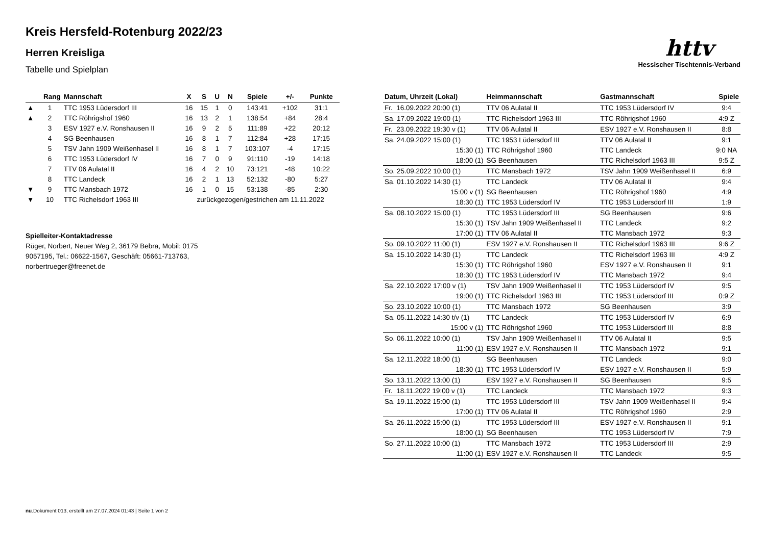httv
Hessischer Tischtennis-Verband
Kreis Hersfeld-Rotenburg 2022/23
Herren Kreisliga
Tabelle und Spielplan
| | Rang | Mannschaft | X | S | U | N | Spiele | +/- | Punkte |
| --- | --- | --- | --- | --- | --- | --- | --- | --- | --- |
| ▲ | 1 | TTC 1953 Lüdersdorf III | 16 | 15 | 1 | 0 | 143:41 | +102 | 31:1 |
| ▲ | 2 | TTC Röhrigshof 1960 | 16 | 13 | 2 | 1 | 138:54 | +84 | 28:4 |
| | 3 | ESV 1927 e.V. Ronshausen II | 16 | 9 | 2 | 5 | 111:89 | +22 | 20:12 |
| | 4 | SG Beenhausen | 16 | 8 | 1 | 7 | 112:84 | +28 | 17:15 |
| | 5 | TSV Jahn 1909 Weißenhasel II | 16 | 8 | 1 | 7 | 103:107 | -4 | 17:15 |
| | 6 | TTC 1953 Lüdersdorf IV | 16 | 7 | 0 | 9 | 91:110 | -19 | 14:18 |
| | 7 | TTV 06 Aulatal II | 16 | 4 | 2 | 10 | 73:121 | -48 | 10:22 |
| | 8 | TTC Landeck | 16 | 2 | 1 | 13 | 52:132 | -80 | 5:27 |
| ▼ | 9 | TTC Mansbach 1972 | 16 | 1 | 0 | 15 | 53:138 | -85 | 2:30 |
| ▼ | 10 | TTC Richelsdorf 1963 III | zurückgezogen/gestrichen am 11.11.2022 | | | | | | |
Spielleiter-Kontaktadresse
Rüger, Norbert, Neuer Weg 2, 36179 Bebra, Mobil: 0175 9057195, Tel.: 06622-1567, Geschäft: 05661-713763, norbertrueger@freenet.de
| Datum, Uhrzeit (Lokal) | Heimmannschaft | Gastmannschaft | Spiele |
| --- | --- | --- | --- |
| Fr. 16.09.2022 20:00 (1) | TTV 06 Aulatal II | TTC 1953 Lüdersdorf IV | 9:4 |
| Sa. 17.09.2022 19:00 (1) | TTC Richelsdorf 1963 III | TTC Röhrigshof 1960 | 4:9 Z |
| Fr. 23.09.2022 19:30 v (1) | TTV 06 Aulatal II | ESV 1927 e.V. Ronshausen II | 8:8 |
| Sa. 24.09.2022 15:00 (1) | TTC 1953 Lüdersdorf III | TTV 06 Aulatal II | 9:1 |
| 15:30 (1) | TTC Röhrigshof 1960 | TTC Landeck | 9:0 NA |
| 18:00 (1) | SG Beenhausen | TTC Richelsdorf 1963 III | 9:5 Z |
| So. 25.09.2022 10:00 (1) | TTC Mansbach 1972 | TSV Jahn 1909 Weißenhasel II | 6:9 |
| Sa. 01.10.2022 14:30 (1) | TTC Landeck | TTV 06 Aulatal II | 9:4 |
| 15:00 v (1) | SG Beenhausen | TTC Röhrigshof 1960 | 4:9 |
| 18:30 (1) | TTC 1953 Lüdersdorf IV | TTC 1953 Lüdersdorf III | 1:9 |
| Sa. 08.10.2022 15:00 (1) | TTC 1953 Lüdersdorf III | SG Beenhausen | 9:6 |
| 15:30 (1) | TSV Jahn 1909 Weißenhasel II | TTC Landeck | 9:2 |
| 17:00 (1) | TTV 06 Aulatal II | TTC Mansbach 1972 | 9:3 |
| So. 09.10.2022 11:00 (1) | ESV 1927 e.V. Ronshausen II | TTC Richelsdorf 1963 III | 9:6 Z |
| Sa. 15.10.2022 14:30 (1) | TTC Landeck | TTC Richelsdorf 1963 III | 4:9 Z |
| 15:30 (1) | TTC Röhrigshof 1960 | ESV 1927 e.V. Ronshausen II | 9:1 |
| 18:30 (1) | TTC 1953 Lüdersdorf IV | TTC Mansbach 1972 | 9:4 |
| Sa. 22.10.2022 17:00 v (1) | TSV Jahn 1909 Weißenhasel II | TTC 1953 Lüdersdorf IV | 9:5 |
| 19:00 (1) | TTC Richelsdorf 1963 III | TTC 1953 Lüdersdorf III | 0:9 Z |
| So. 23.10.2022 10:00 (1) | TTC Mansbach 1972 | SG Beenhausen | 3:9 |
| Sa. 05.11.2022 14:30 t/v (1) | TTC Landeck | TTC 1953 Lüdersdorf IV | 6:9 |
| 15:00 v (1) | TTC Röhrigshof 1960 | TTC 1953 Lüdersdorf III | 8:8 |
| So. 06.11.2022 10:00 (1) | TSV Jahn 1909 Weißenhasel II | TTV 06 Aulatal II | 9:5 |
| 11:00 (1) | ESV 1927 e.V. Ronshausen II | TTC Mansbach 1972 | 9:1 |
| Sa. 12.11.2022 18:00 (1) | SG Beenhausen | TTC Landeck | 9:0 |
| 18:30 (1) | TTC 1953 Lüdersdorf IV | ESV 1927 e.V. Ronshausen II | 5:9 |
| So. 13.11.2022 13:00 (1) | ESV 1927 e.V. Ronshausen II | SG Beenhausen | 9:5 |
| Fr. 18.11.2022 19:00 v (1) | TTC Landeck | TTC Mansbach 1972 | 9:3 |
| Sa. 19.11.2022 15:00 (1) | TTC 1953 Lüdersdorf III | TSV Jahn 1909 Weißenhasel II | 9:4 |
| 17:00 (1) | TTV 06 Aulatal II | TTC Röhrigshof 1960 | 2:9 |
| Sa. 26.11.2022 15:00 (1) | TTC 1953 Lüdersdorf III | ESV 1927 e.V. Ronshausen II | 9:1 |
| 18:00 (1) | SG Beenhausen | TTC 1953 Lüdersdorf IV | 7:9 |
| So. 27.11.2022 10:00 (1) | TTC Mansbach 1972 | TTC 1953 Lüdersdorf III | 2:9 |
| 11:00 (1) | ESV 1927 e.V. Ronshausen II | TTC Landeck | 9:5 |
nu.Dokument 013, erstellt am 27.07.2024 01:43 | Seite 1 von 2